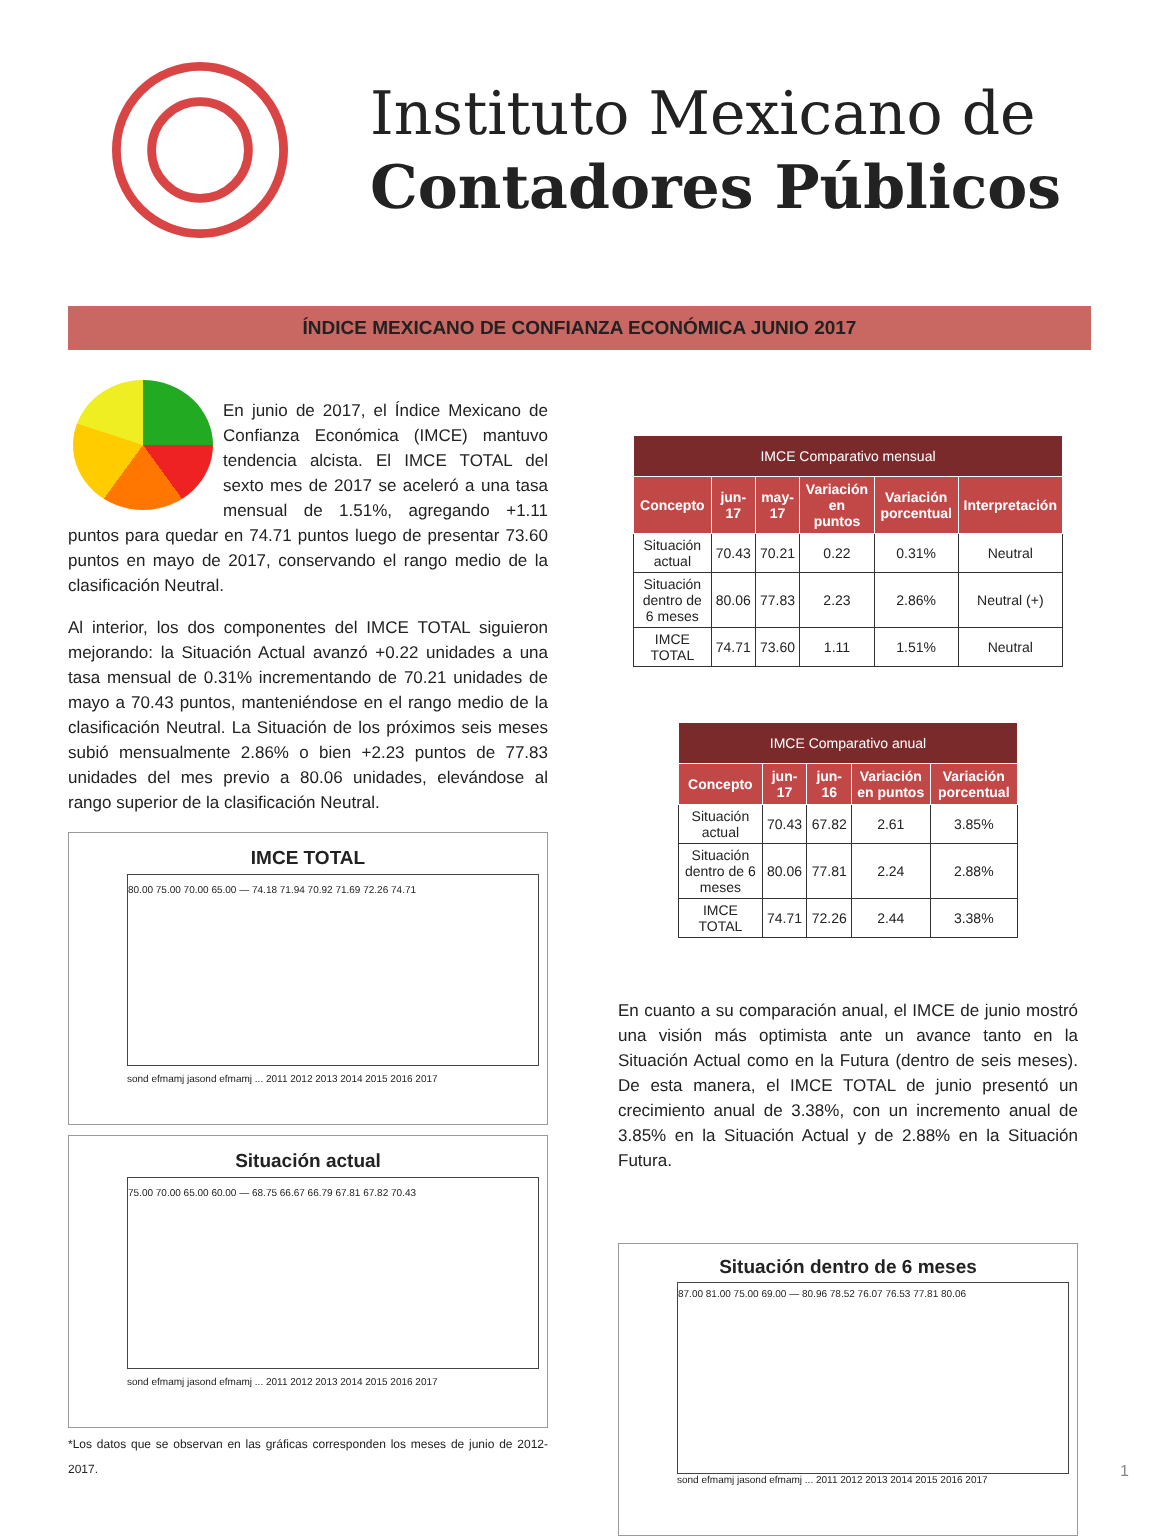Instituto Mexicano de
Contadores Públicos
ÍNDICE MEXICANO DE CONFIANZA ECONÓMICA JUNIO 2017
En junio de 2017, el Índice Mexicano de Confianza Económica (IMCE) mantuvo tendencia alcista. El IMCE TOTAL del sexto mes de 2017 se aceleró a una tasa mensual de 1.51%, agregando +1.11 puntos para quedar en 74.71 puntos luego de presentar 73.60 puntos en mayo de 2017, conservando el rango medio de la clasificación Neutral.
Al interior, los dos componentes del IMCE TOTAL siguieron mejorando: la Situación Actual avanzó +0.22 unidades a una tasa mensual de 0.31% incrementando de 70.21 unidades de mayo a 70.43 puntos, manteniéndose en el rango medio de la clasificación Neutral. La Situación de los próximos seis meses subió mensualmente 2.86% o bien +2.23 puntos de 77.83 unidades del mes previo a 80.06 unidades, elevándose al rango superior de la clasificación Neutral.
IMCE TOTAL
80.00 75.00 70.00 65.00 — 74.18 71.94 70.92 71.69 72.26 74.71
sond efmamj jasond efmamj ... 2011 2012 2013 2014 2015 2016 2017
Situación actual
75.00 70.00 65.00 60.00 — 68.75 66.67 66.79 67.81 67.82 70.43
sond efmamj jasond efmamj ... 2011 2012 2013 2014 2015 2016 2017
*Los datos que se observan en las gráficas corresponden los meses de junio de 2012-2017.
| IMCE Comparativo mensual | | | | | |
| --- | --- | --- | --- | --- | --- |
| Concepto | jun-17 | may-17 | Variación en puntos | Variación porcentual | Interpretación |
| Situación actual | 70.43 | 70.21 | 0.22 | 0.31% | Neutral |
| Situación dentro de 6 meses | 80.06 | 77.83 | 2.23 | 2.86% | Neutral (+) |
| IMCE TOTAL | 74.71 | 73.60 | 1.11 | 1.51% | Neutral |
| IMCE Comparativo anual | | | | |
| --- | --- | --- | --- | --- |
| Concepto | jun-17 | jun-16 | Variación en puntos | Variación porcentual |
| Situación actual | 70.43 | 67.82 | 2.61 | 3.85% |
| Situación dentro de 6 meses | 80.06 | 77.81 | 2.24 | 2.88% |
| IMCE TOTAL | 74.71 | 72.26 | 2.44 | 3.38% |
En cuanto a su comparación anual, el IMCE de junio mostró una visión más optimista ante un avance tanto en la Situación Actual como en la Futura (dentro de seis meses). De esta manera, el IMCE TOTAL de junio presentó un crecimiento anual de 3.38%, con un incremento anual de 3.85% en la Situación Actual y de 2.88% en la Situación Futura.
Situación dentro de 6 meses
87.00 81.00 75.00 69.00 — 80.96 78.52 76.07 76.53 77.81 80.06
sond efmamj jasond efmamj ... 2011 2012 2013 2014 2015 2016 2017
1